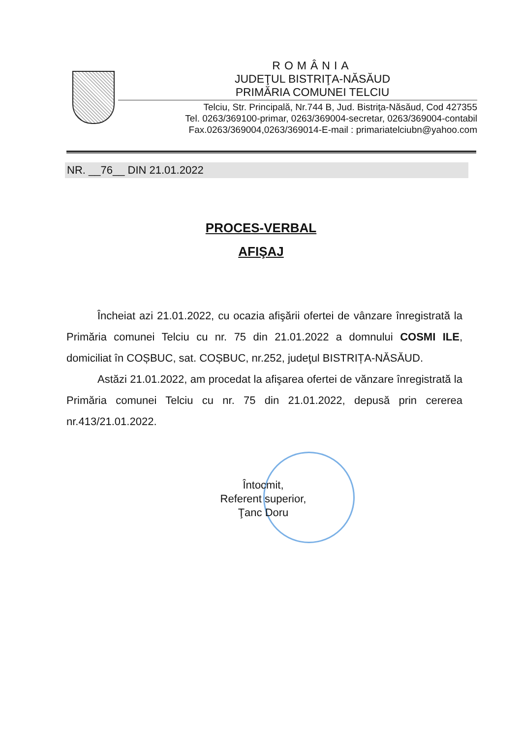ROMÂNIA
JUDEŢUL BISTRIŢA-NĂSĂUD
PRIMĂRIA COMUNEI TELCIU
Telciu, Str. Principală, Nr.744 B, Jud. Bistriţa-Năsăud, Cod 427355
Tel. 0263/369100-primar, 0263/369004-secretar, 0263/369004-contabil
Fax.0263/369004,0263/369014-E-mail : primariatelciubn@yahoo.com
NR. __76__ DIN 21.01.2022
PROCES-VERBAL
AFIŞAJ
Încheiat azi 21.01.2022, cu ocazia afişării ofertei de vânzare înregistrată la Primăria comunei Telciu cu nr. 75 din 21.01.2022 a domnului COSMI ILE, domiciliat în COȘBUC, sat. COȘBUC, nr.252, judeţul BISTRIȚA-NĂSĂUD.
Astăzi 21.01.2022, am procedat la afişarea ofertei de vănzare înregistrată la Primăria comunei Telciu cu nr. 75 din 21.01.2022, depusă prin cererea nr.413/21.01.2022.
Întocmit,
Referent superior,
Ţanc Doru